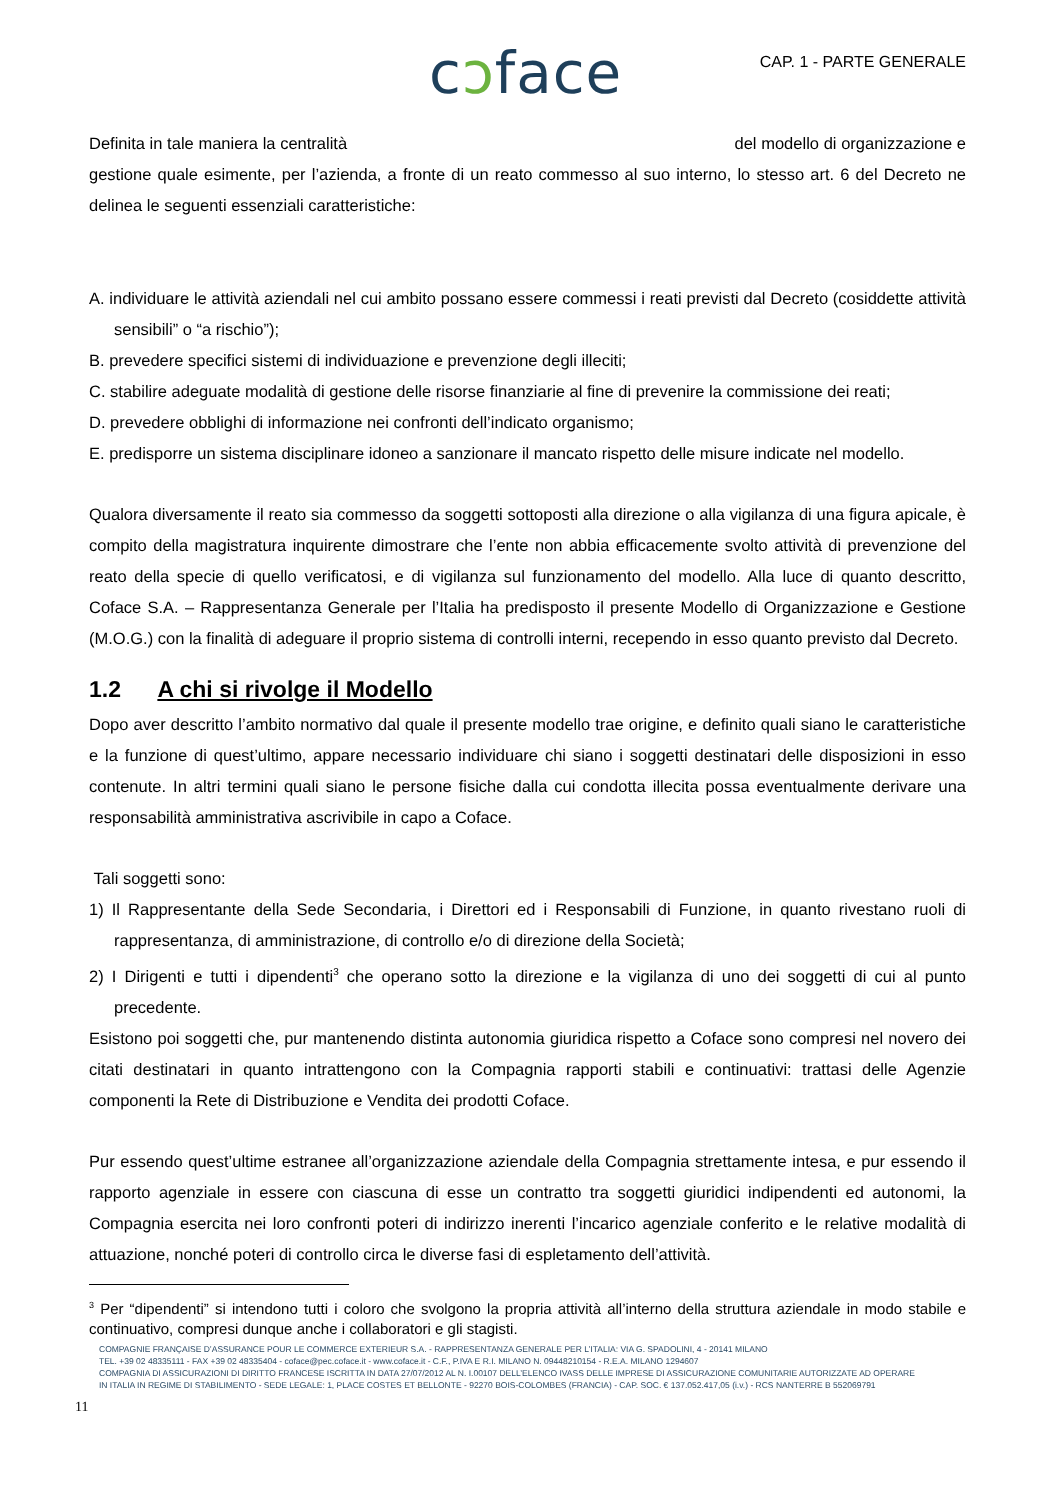cɔface
CAP. 1 - PARTE GENERALE
Definita in tale maniera la centralità del modello di organizzazione e gestione quale esimente, per l’azienda, a fronte di un reato commesso al suo interno, lo stesso art. 6 del Decreto ne delinea le seguenti essenziali caratteristiche:
A. individuare le attività aziendali nel cui ambito possano essere commessi i reati previsti dal Decreto (cosiddette attività sensibili” o “a rischio”);
B. prevedere specifici sistemi di individuazione e prevenzione degli illeciti;
C. stabilire adeguate modalità di gestione delle risorse finanziarie al fine di prevenire la commissione dei reati;
D. prevedere obblighi di informazione nei confronti dell’indicato organismo;
E. predisporre un sistema disciplinare idoneo a sanzionare il mancato rispetto delle misure indicate nel modello.
Qualora diversamente il reato sia commesso da soggetti sottoposti alla direzione o alla vigilanza di una figura apicale, è compito della magistratura inquirente dimostrare che l’ente non abbia efficacemente svolto attività di prevenzione del reato della specie di quello verificatosi, e di vigilanza sul funzionamento del modello. Alla luce di quanto descritto, Coface S.A. – Rappresentanza Generale per l’Italia ha predisposto il presente Modello di Organizzazione e Gestione (M.O.G.) con la finalità di adeguare il proprio sistema di controlli interni, recependo in esso quanto previsto dal Decreto.
1.2 A chi si rivolge il Modello
Dopo aver descritto l’ambito normativo dal quale il presente modello trae origine, e definito quali siano le caratteristiche e la funzione di quest’ultimo, appare necessario individuare chi siano i soggetti destinatari delle disposizioni in esso contenute. In altri termini quali siano le persone fisiche dalla cui condotta illecita possa eventualmente derivare una responsabilità amministrativa ascrivibile in capo a Coface.
Tali soggetti sono:
1) Il Rappresentante della Sede Secondaria, i Direttori ed i Responsabili di Funzione, in quanto rivestano ruoli di rappresentanza, di amministrazione, di controllo e/o di direzione della Società;
2) I Dirigenti e tutti i dipendenti<sup>3</sup> che operano sotto la direzione e la vigilanza di uno dei soggetti di cui al punto precedente.
Esistono poi soggetti che, pur mantenendo distinta autonomia giuridica rispetto a Coface sono compresi nel novero dei citati destinatari in quanto intrattengono con la Compagnia rapporti stabili e continuativi: trattasi delle Agenzie componenti la Rete di Distribuzione e Vendita dei prodotti Coface.
Pur essendo quest’ultime estranee all’organizzazione aziendale della Compagnia strettamente intesa, e pur essendo il rapporto agenziale in essere con ciascuna di esse un contratto tra soggetti giuridici indipendenti ed autonomi, la Compagnia esercita nei loro confronti poteri di indirizzo inerenti l’incarico agenziale conferito e le relative modalità di attuazione, nonché poteri di controllo circa le diverse fasi di espletamento dell’attività.
<sup>3</sup> Per “dipendenti” si intendono tutti i coloro che svolgono la propria attività all’interno della struttura aziendale in modo stabile e continuativo, compresi dunque anche i collaboratori e gli stagisti.
COMPAGNIE FRANÇAISE D’ASSURANCE POUR LE COMMERCE EXTERIEUR S.A. - RAPPRESENTANZA GENERALE PER L’ITALIA: VIA G. SPADOLINI, 4 - 20141 MILANO
TEL. +39 02 48335111 - FAX +39 02 48335404 - coface@pec.coface.it - www.coface.it - C.F., P.IVA E R.I. MILANO N. 09448210154 - R.E.A. MILANO 1294607
COMPAGNIA DI ASSICURAZIONI DI DIRITTO FRANCESE ISCRITTA IN DATA 27/07/2012 AL N. I.00107 DELL’ELENCO IVASS DELLE IMPRESE DI ASSICURAZIONE COMUNITARIE AUTORIZZATE AD OPERARE
IN ITALIA IN REGIME DI STABILIMENTO - SEDE LEGALE: 1, PLACE COSTES ET BELLONTE - 92270 BOIS-COLOMBES (FRANCIA) - CAP. SOC. € 137.052.417,05 (i.v.) - RCS NANTERRE B 552069791
11